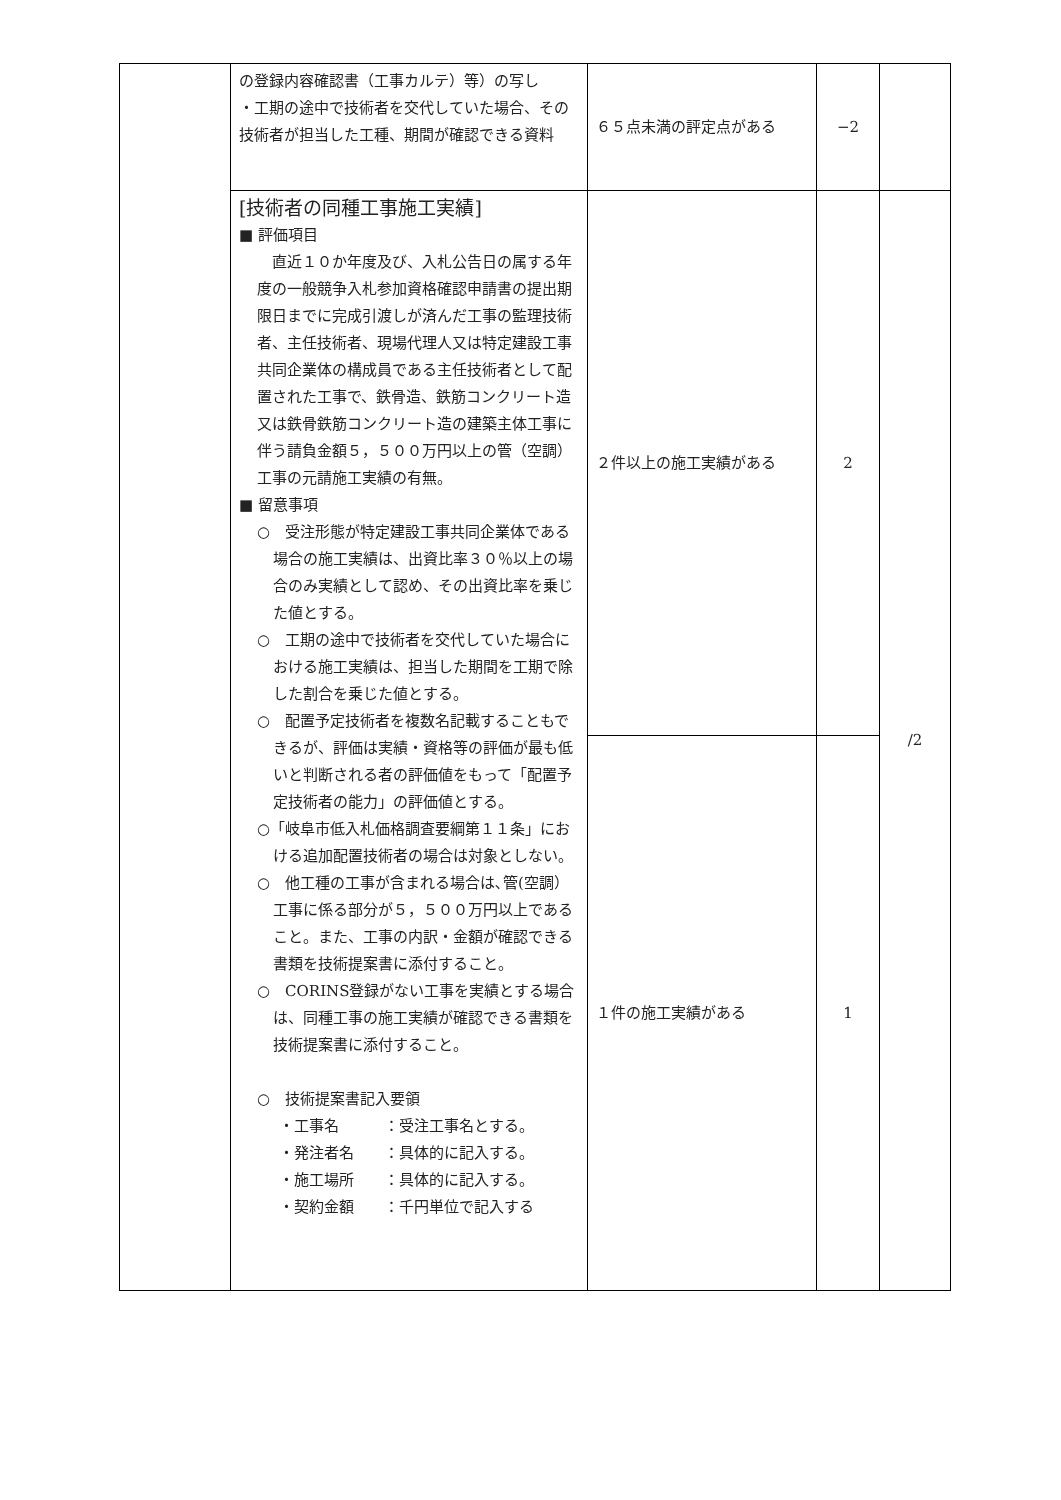| | の登録内容確認書（工事カルテ）等）の写し ・工期の途中で技術者を交代していた場合、その技術者が担当した工種、期間が確認できる資料 | ６５点未満の評定点がある | −2 | |
| | [技術者の同種工事施工実績] ■ 評価項目 直近１０か年度及び、入札公告日の属する年度の一般競争入札参加資格確認申請書の提出期限日までに完成引渡しが済んだ工事の監理技術者、主任技術者、現場代理人又は特定建設工事共同企業体の構成員である主任技術者として配置された工事で、鉄骨造、鉄筋コンクリート造又は鉄骨鉄筋コンクリート造の建築主体工事に伴う請負金額５，５００万円以上の管（空調）工事の元請施工実績の有無。 ■ 留意事項 ○ 受注形態が特定建設工事共同企業体である場合の施工実績は、出資比率３０％以上の場合のみ実績として認め、その出資比率を乗じた値とする。 ○ 工期の途中で技術者を交代していた場合における施工実績は、担当した期間を工期で除した割合を乗じた値とする。 ○ 配置予定技術者を複数名記載することもできるが、評価は実績・資格等の評価が最も低いと判断される者の評価値をもって「配置予定技術者の能力」の評価値とする。 ○「岐阜市低入札価格調査要綱第１１条」における追加配置技術者の場合は対象としない。 ○ 他工種の工事が含まれる場合は､管(空調）工事に係る部分が５，５００万円以上であること。また、工事の内訳・金額が確認できる書類を技術提案書に添付すること。 ○ CORINS登録がない工事を実績とする場合は、同種工事の施工実績が確認できる書類を技術提案書に添付すること。 ○ 技術提案書記入要領 ・工事名 ：受注工事名とする。 ・発注者名 ：具体的に記入する。 ・施工場所 ：具体的に記入する。 ・契約金額 ：千円単位で記入する | ２件以上の施工実績がある | 2 | /2 |
| | | １件の施工実績がある | 1 | |